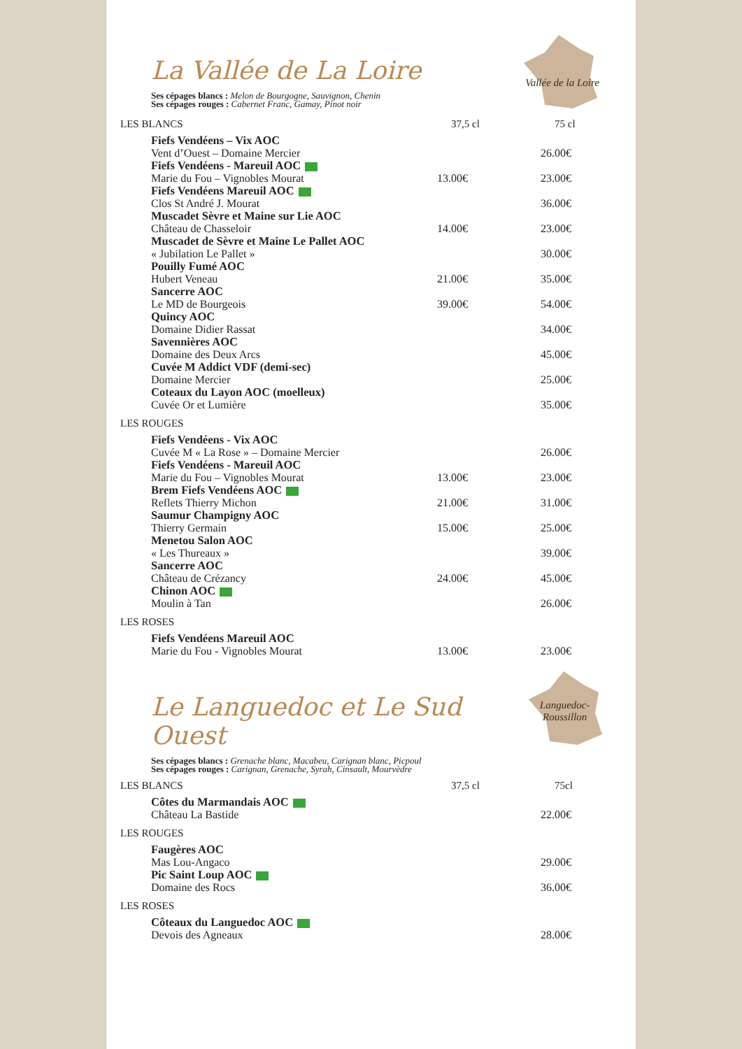La Vallée de La Loire
Ses cépages blancs : Melon de Bourgogne, Sauvignon, Chenin
Ses cépages rouges : Cabernet Franc, Gamay, Pinot noir
Vallée de la Loire
| LES BLANCS | 37,5 cl | 75 cl |
| Fiefs Vendéens – Vix AOC | | |
| Vent d’Ouest – Domaine Mercier | | 26.00€ |
| Fiefs Vendéens - Mareuil AOC | | |
| Marie du Fou – Vignobles Mourat | 13.00€ | 23.00€ |
| Fiefs Vendéens Mareuil AOC | | |
| Clos St André J. Mourat | | 36.00€ |
| Muscadet Sèvre et Maine sur Lie AOC | | |
| Château de Chasseloir | 14.00€ | 23.00€ |
| Muscadet de Sèvre et Maine Le Pallet AOC | | |
| « Jubilation Le Pallet » | | 30.00€ |
| Pouilly Fumé AOC | | |
| Hubert Veneau | 21.00€ | 35.00€ |
| Sancerre AOC | | |
| Le MD de Bourgeois | 39.00€ | 54.00€ |
| Quincy AOC | | |
| Domaine Didier Rassat | | 34.00€ |
| Savennières AOC | | |
| Domaine des Deux Arcs | | 45.00€ |
| Cuvée M Addict VDF (demi-sec) | | |
| Domaine Mercier | | 25.00€ |
| Coteaux du Layon AOC (moelleux) | | |
| Cuvée Or et Lumière | | 35.00€ |
| LES ROUGES | | |
| Fiefs Vendéens - Vix AOC | | |
| Cuvée M « La Rose » – Domaine Mercier | | 26.00€ |
| Fiefs Vendéens - Mareuil AOC | | |
| Marie du Fou – Vignobles Mourat | 13.00€ | 23.00€ |
| Brem Fiefs Vendéens AOC | | |
| Reflets Thierry Michon | 21.00€ | 31.00€ |
| Saumur Champigny AOC | | |
| Thierry Germain | 15.00€ | 25.00€ |
| Menetou Salon AOC | | |
| « Les Thureaux » | | 39.00€ |
| Sancerre AOC | | |
| Château de Crézancy | 24.00€ | 45.00€ |
| Chinon AOC | | |
| Moulin à Tan | | 26.00€ |
| LES ROSES | | |
| Fiefs Vendéens Mareuil AOC | | |
| Marie du Fou - Vignobles Mourat | 13.00€ | 23.00€ |
Le Languedoc et Le Sud Ouest
Ses cépages blancs : Grenache blanc, Macabeu, Carignan blanc, Picpoul
Ses cépages rouges : Carignan, Grenache, Syrah, Cinsault, Mourvèdre
Languedoc-Roussillon
| LES BLANCS | 37,5 cl | 75cl |
| Côtes du Marmandais AOC | | |
| Château La Bastide | | 22.00€ |
| LES ROUGES | | |
| Faugères AOC | | |
| Mas Lou-Angaco | | 29.00€ |
| Pic Saint Loup AOC | | |
| Domaine des Rocs | | 36.00€ |
| LES ROSES | | |
| Côteaux du Languedoc AOC | | |
| Devois des Agneaux | | 28.00€ |